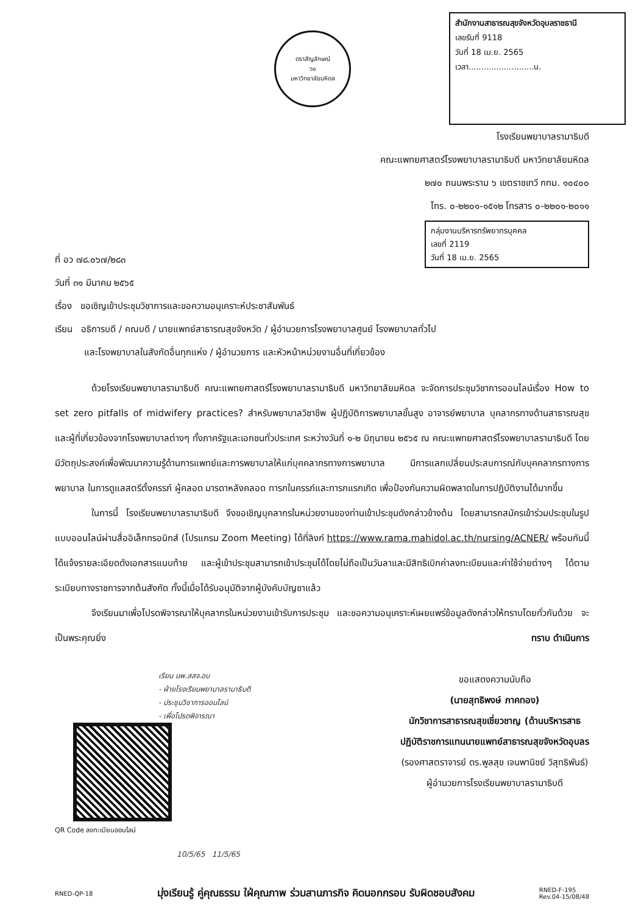ตราสัญลักษณ์
๖๐
มหาวิทยาลัยมหิดล
สำนักงานสาธารณสุขจังหวัดอุบลราชธานี
เลขรับที่ 9118
วันที่ 18 เม.ย. 2565
เวลา..........................น.
โรงเรียนพยาบาลรามาธิบดี
คณะแพทยศาสตร์โรงพยาบาลรามาธิบดี มหาวิทยาลัยมหิดล
๒๗๐ ถนนพระราม ๖ เขตราชเทวี กทม. ๑๐๔๐๐
โทร. ๐-๒๒๐๑-๑๕๑๒ โทรสาร ๐-๒๒๐๑-๒๐๑๑
กลุ่มงานบริหารทรัพยากรบุคคล
เลขที่ 2119
วันที่ 18 เม.ย. 2565
ที่ อว ๗๘.๐๖๗/๒๘๓
วันที่ ๓๑ มีนาคม ๒๕๖๕
เรื่อง ขอเชิญเข้าประชุมวิชาการและขอความอนุเคราะห์ประชาสัมพันธ์
เรียน อธิการบดี / คณบดี / นายแพทย์สาธารณสุขจังหวัด / ผู้อำนวยการโรงพยาบาลศูนย์ โรงพยาบาลทั่วไป
และโรงพยาบาลในสังกัดอื่นทุกแห่ง / ผู้อำนวยการ และหัวหน้าหน่วยงานอื่นที่เกี่ยวข้อง
ด้วยโรงเรียนพยาบาลรามาธิบดี คณะแพทยศาสตร์โรงพยาบาลรามาธิบดี มหาวิทยาลัยมหิดล จะจัดการประชุมวิชาการออนไลน์เรื่อง How to set zero pitfalls of midwifery practices? สำหรับพยาบาลวิชาชีพ ผู้ปฏิบัติการพยาบาลขั้นสูง อาจารย์พยาบาล บุคลากรทางด้านสาธารณสุข และผู้ที่เกี่ยวข้องจากโรงพยาบาลต่างๆ ทั้งภาครัฐและเอกชนทั่วประเทศ ระหว่างวันที่ ๑-๒ มิถุนายน ๒๕๖๕ ณ คณะแพทยศาสตร์โรงพยาบาลรามาธิบดี โดยมีวัตถุประสงค์เพื่อพัฒนาความรู้ด้านการแพทย์และการพยาบาลให้แก่บุคคลากรทางการพยาบาล มีการแลกเปลี่ยนประสบการณ์กับบุคคลากรทางการพยาบาล ในการดูแลสตรีตั้งครรภ์ ผู้คลอด มารดาหลังคลอด ทารกในครรภ์และทารกแรกเกิด เพื่อป้องกันความผิดพลาดในการปฏิบัติงานได้มากขึ้น
ในการนี้ โรงเรียนพยาบาลรามาธิบดี จึงขอเชิญบุคลากรในหน่วยงานของท่านเข้าประชุมดังกล่าวข้างต้น โดยสามารถสมัครเข้าร่วมประชุมในรูปแบบออนไลน์ผ่านสื่ออิเล็กทรอนิกส์ (โปรแกรม Zoom Meeting) ได้ที่ลิงก์ https://www.rama.mahidol.ac.th/nursing/ACNER/ พร้อมกันนี้ได้แจ้งรายละเอียดดังเอกสารแนบท้าย และผู้เข้าประชุมสามารถเข้าประชุมได้โดยไม่ถือเป็นวันลาและมีสิทธิเบิกค่าลงทะเบียนและค่าใช้จ่ายต่างๆ ได้ตามระเบียบทางราชการจากต้นสังกัด ทั้งนี้เมื่อได้รับอนุมัติจากผู้บังคับบัญชาแล้ว
จึงเรียนมาเพื่อโปรดพิจารณาให้บุคลากรในหน่วยงานเข้ารับการประชุม และขอความอนุเคราะห์เผยแพร่ข้อมูลดังกล่าวให้ทราบโดยทั่วกันด้วย จะเป็นพระคุณยิ่ง ทราบ ดำเนินการ
เรียน นพ.สสจ.อบ
- ฝ่ายโรงเรียนพยาบาลรามาธิบดี
- ประชุมวิชาการออนไลน์
- เพื่อโปรดพิจารณา
QR Code ลงทะเบียนออนไลน์
10/5/65 11/5/65
ขอแสดงความนับถือ
(นายสุทธิพงษ์ ภาคทอง)
นักวิชาการสาธารณสุขเชี่ยวชาญ (ด้านบริหารสาธ
ปฏิบัติราชการแทนนายแพทย์สาธารณสุขจังหวัดอุบลร
(รองศาสตราจารย์ ดร.พูลสุข เจนพานิชย์ วิสุทธิพันธ์)
ผู้อำนวยการโรงเรียนพยาบาลรามาธิบดี
RNED-QP-18 มุ่งเรียนรู้ คู่คุณธรรม ใฝ่คุณภาพ ร่วมสานภารกิจ คิดนอกกรอบ รับผิดชอบสังคม RNED-F-195
Rev.04-15/08/48